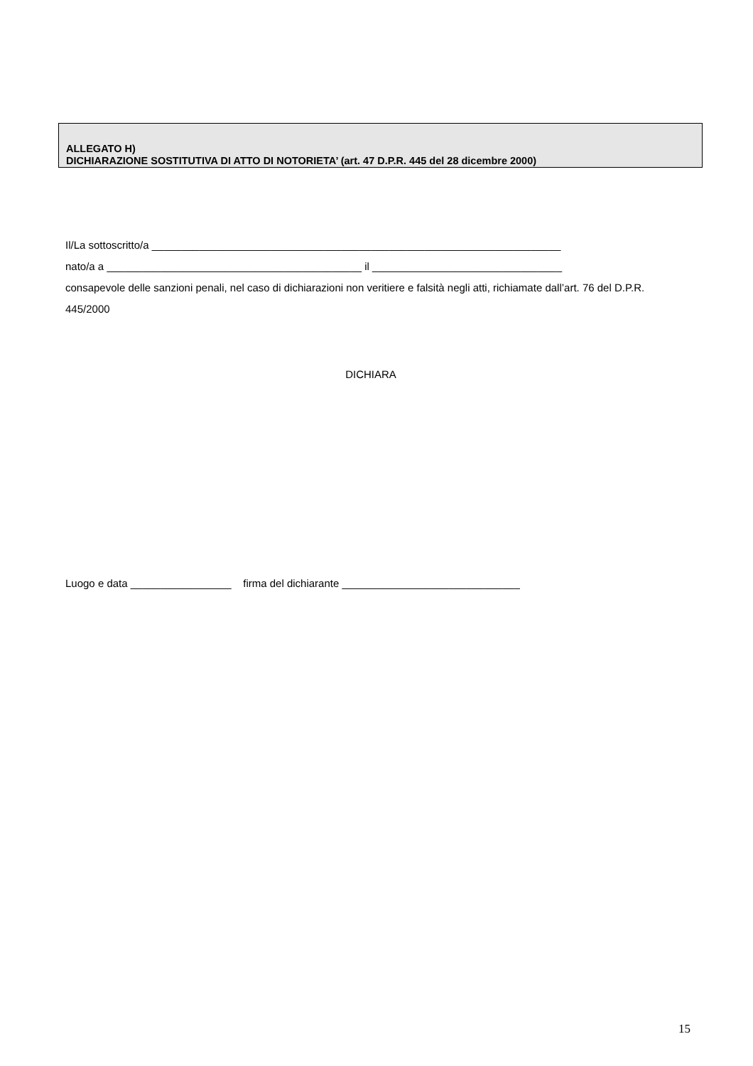ALLEGATO H)
DICHIARAZIONE SOSTITUTIVA DI ATTO DI NOTORIETA’ (art. 47 D.P.R. 445 del 28 dicembre 2000)
Il/La sottoscritto/a _____________________________________________________________________
nato/a a ___________________________________________ il ________________________________
consapevole delle sanzioni penali, nel caso di dichiarazioni non veritiere e falsità negli atti, richiamate dall’art. 76 del D.P.R. 445/2000
DICHIARA
Luogo e data _________________ firma del dichiarante ______________________________
15